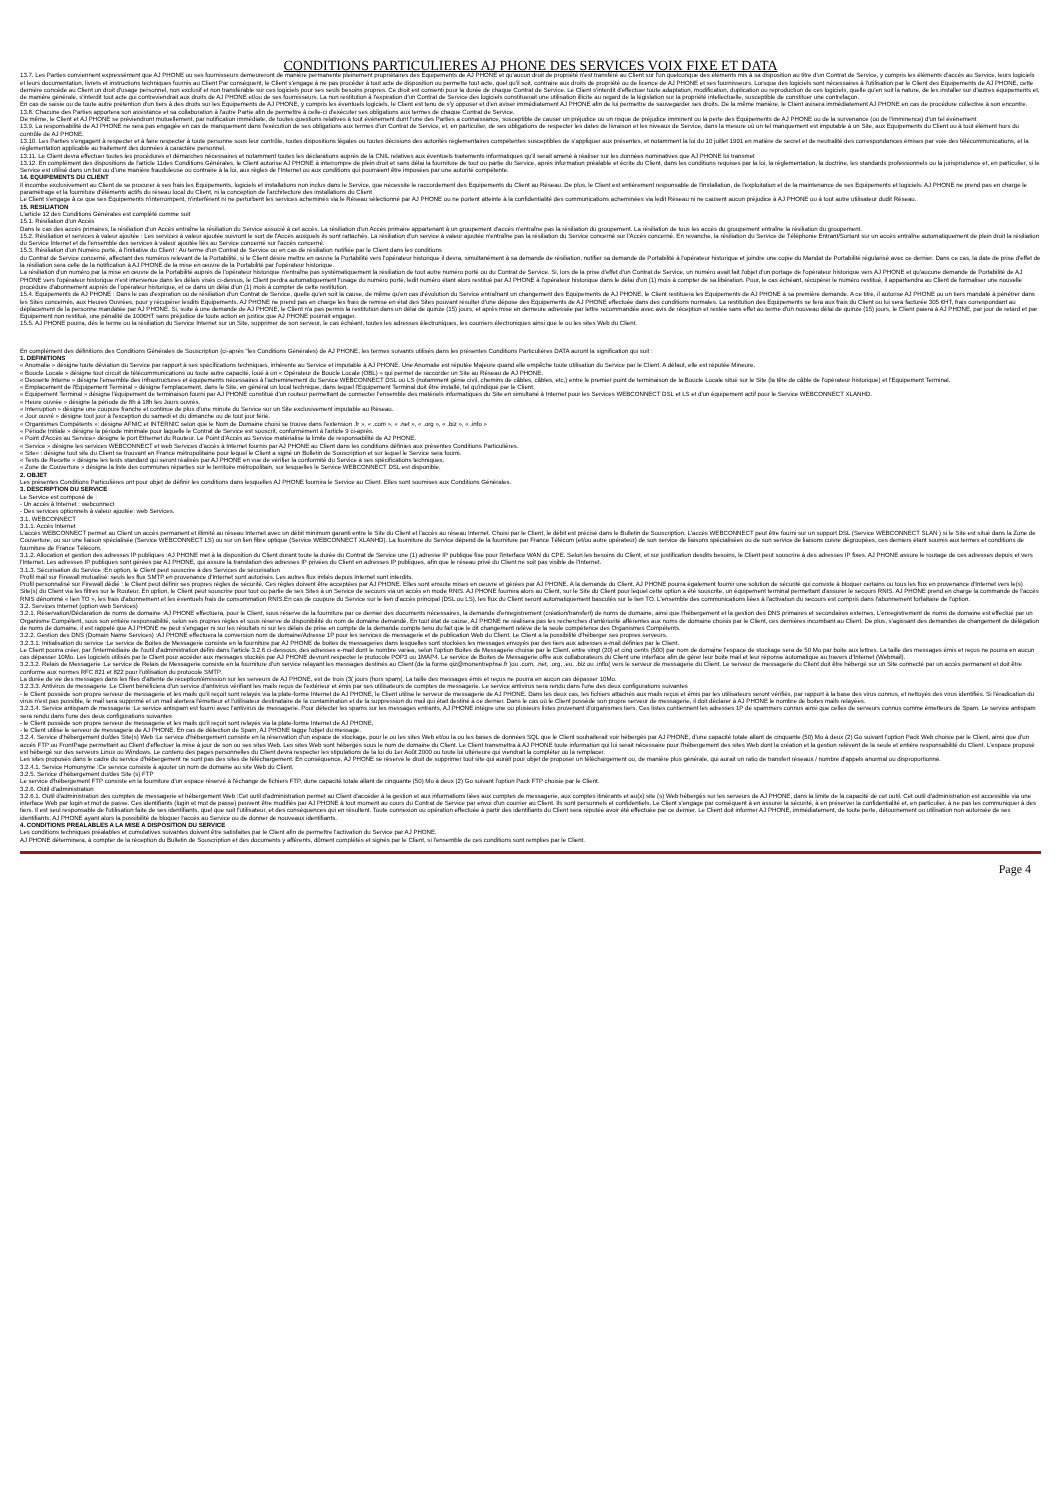CONDITIONS PARTICULIERES AJ PHONE DES SERVICES VOIX FIXE ET DATA
13.7. Les Parties conviennent expressément que AJ PHONE ou ses fournisseurs demeureront de manière permanente pleinement propriétaires des Equipements de AJ PHONE et qu'aucun droit de propriété n'est transféré au Client sur l'un quelconque des éléments mis à sa disposition au titre d'un Contrat de Service, y compris les éléments d'accès au Service, leurs logiciels et leurs documentation, livrets et instructions techniques fournis au Client Par conséquent, le Client s'engage à ne pas procéder à tout acte de disposition ou permette tout acte, quel qu'il soit, contraire aux droits de propriété ou de licence de AJ PHONE et ses fournisseurs. Lorsque des logiciels sont nécessaires à l'utilisation par le Client des Equipements de AJ PHONE, cette dernière concède au Client un droit d'usage personnel, non exclusif et non transférable sur ces logiciels pour ses seuls besoins propres. Ce droit est consenti pour la durée de chaque Contrat de Service. Le Client s'interdit d'effectuer toute adaptation, modification, duplication ou reproduction de ces logiciels, quelle qu'en soit la nature, de les installer sur d'autres équipements et, de manière générale, s'interdit tout acte qui contreviendrait aux droits de AJ PHONE et/ou de ses fournisseurs. La non restitution à l'expiration d'un Contrat de Service des logiciels constituerait une utilisation illicite au regard de la législation sur la propriété intellectuelle, susceptible de constituer une contrefaçon.
En cas de saisie ou de toute autre prétention d'un tiers à des droits sur les Equipements de AJ PHONE, y compris les éventuels logiciels, le Client est tenu de s'y opposer et d'en aviser immédiatement AJ PHONE afin de lui permettre de sauvegarder ses droits. De la même manière, le Client avisera immédiatement AJ PHONE en cas de procédure collective à son encontre.
13.8. Chacune des Parties apportera son assistance et sa collaboration à l'autre Partie afin de permettre à celle-ci d'exécuter ses obligations aux termes de chaque Contrat de Service.
De même, le Client et AJ PHONE se préviendront mutuellement, par notification immédiate, de toutes questions relatives à tout événement dont l'une des Parties a connaissance, susceptible de causer un préjudice ou un risque de préjudice imminent ou la perte des Equipements de AJ PHONE ou de la survenance (ou de l'imminence) d'un tel événement
13.9. La responsabilité de AJ PHONE ne sera pas engagée en cas de manquement dans l'exécution de ses obligations aux termes d'un Contrat de Service, et, en particulier, de ses obligations de respecter les dates de livraison et les niveaux de Service, dans la mesure où un tel manquement est imputable à un Site, aux Equipements du Client ou à tout élément hors du contrôle de AJ PHONE.
13.10. Les Parties s'engagent à respecter et à faire respecter à toute personne sous leur contrôle, toutes dispositions légales ou toutes décisions des autorités réglementaires compétentes susceptibles de s'appliquer aux présentes, et notamment la loi du 10 juillet 1991 en matière de secret et de neutralité des correspondances émises par voie des télécommunications, et la réglementation applicable au traitement des données à caractère personnel.
13.11. Le Client devra effectuer toutes les procédures et démarches nécessaires et notamment toutes les déclarations auprès de la CNIL relatives aux éventuels traitements informatiques qu'il serait amené à réaliser sur les données nominatives que AJ PHONE lui transmet
13.12. En complément des dispositions de l'article 11des Conditions Générales, le Client autorise AJ PHONE à interrompre de plein droit et sans délai la fourniture de tout ou partie du Service, après information préalable et écrite du Client, dans les conditions requises par la loi, la réglementation, la doctrine, les standards professionnels ou la jurisprudence et, en particulier, si le Service est utilisé dans un but ou d'une manière frauduleuse ou contraire à la loi, aux règles de l'Internet ou aux conditions qui pourraient être imposées par une autorité compétente.
14. EQUIPEMENTS DU CLIENT
Il incombe exclusivement au Client de se procurer à ses frais les Equipements, logiciels et installations non inclus dans le Service, que nécessite le raccordement des Equipements du Client au Réseau. De plus, le Client est entièrement responsable de l'installation, de l'exploitation et de la maintenance de ses Equipements et logiciels. AJ PHONE ne prend pas en charge le paramétrage et la fourniture d'éléments actifs du réseau local du Client, ni la conception de l'architecture des installations du Client
Le Client s'engage à ce que ses Equipements n'interrompent, n'interfèrent ni ne perturbent les services acheminés via le Réseau sélectionné par AJ PHONE ou ne portent atteinte à la confidentialité des communications acheminées via ledit Réseau ni ne causent aucun préjudice à AJ PHONE ou à tout autre utilisateur dudit Réseau.
15. RESILIATION
L'article 12 des Conditions Générales est complété comme suit
15.1. Résiliation d'un Accès
Dans le cas des accès primaires, la résiliation d'un Accès entraîne la résiliation du Service associé à cet accès. La résiliation d'un Accès primaire appartenant à un groupement d'accès n'entraîne pas la résiliation du groupement. La résiliation de tous les accès du groupement entraîne la résiliation du groupement.
15.2. Résiliation et services à valeur ajoutée : Les services à valeur ajoutée suivront le sort de l'Accès auxquels ils sont rattachés. La résiliation d'un service à valeur ajoutée n'entraîne pas la résiliation du Service concerné sur l'Accès concerné. En revanche, la résiliation du Service de Téléphonie Entrant/Sortant sur un accès entraîne automatiquement de plein droit la résiliation du Service Internet et de l'ensemble des services à valeur ajoutée liés au Service concerné sur l'accès concerné.
15.3. Résiliation d'un Numéro porté, à l'initiative du Client : Au terme d'un Contrat de Service ou en cas de résiliation notifiée par le Client dans les conditions
du Contrat de Service concerné, affectant des numéros relevant de la Portabilité, si le Client désire mettre en œuvre la Portabilité vers l'opérateur historique il devra, simultanément à sa demande de résiliation, notifier sa demande de Portabilité à l'opérateur historique et joindre une copie du Mandat de Portabilité régularisé avec ce dernier. Dans ce cas, la date de prise d'effet de la résiliation sera celle de la notification à AJ PHONE de la mise en œuvre de la Portabilité par l'opérateur historique.
La résiliation d'un numéro par la mise en œuvre de la Portabilité auprès de l'opérateur historique n'entraîne pas systématiquement la résiliation de tout autre numéro porté ou du Contrat de Service. Si, lors de la prise d'effet d'un Contrat de Service, un numéro avait fait l'objet d'un portage de l'opérateur historique vers AJ PHONE et qu'aucune demande de Portabilité de AJ PHONE vers l'opérateur historique n'est intervenue dans les délais visés ci-dessus, le Client perdra automatiquement l'usage du numéro porté, ledit numéro étant alors restitué par AJ PHONE à l'opérateur historique dans le délai d'un (1) mois à compter de sa libération. Pour, le cas échéant, récupérer le numéro restitué, il appartiendra au Client de formaliser une nouvelle procédure d'abonnement auprès de l'opérateur historique, et ce dans un délai d'un (1) mois à compter de cette restitution.
15.4. Equipements de AJ PHONE : Dans le cas d'expiration ou de résiliation d'un Contrat de Service, quelle qu'en soit la cause, de même qu'en cas d'évolution du Service entraînant un changement des Equipements de AJ PHONE, le Client restituera les Equipements de AJ PHONE à sa première demande. A ce titre, il autorise AJ PHONE ou un tiers mandaté à pénétrer dans les Sites concernés, aux Heures Ouvrées, pour y récupérer lesdits Equipements. AJ PHONE ne prend pas en charge les frais de remise en état des Sites pouvant résulter d'une dépose des Equipements de AJ PHONE effectuée dans des conditions normales. La restitution des Equipements se fera aux frais du Client ou lui sera facturée 305 €HT, frais correspondant au déplacement de la personne mandatée par AJ PHONE. Si, suite à une demande de AJ PHONE, le Client n'a pas permis la restitution dans un délai de quinze (15) jours, et après mise en demeure adressée par lettre recommandée avec avis de réception et restée sans effet au terme d'un nouveau délai de quinze (15) jours, le Client paiera à AJ PHONE, par jour de retard et par Equipement non restitué, une pénalité de 100€HT sans préjudice de toute action en justice que AJ PHONE pourrait engager.
15.5. AJ PHONE pourra, dès le terme ou la résiliation du Service Internet sur un Site, supprimer de son serveur, le cas échéant, toutes les adresses électroniques, les courriers électroniques ainsi que le ou les sites Web du Client.
En complément des définitions des Conditions Générales de Souscription (ci-après "les Conditions Générales) de AJ PHONE, les termes suivants utilisés dans les présentes Conditions Particulières DATA auront la signification qui suit :
1. DEFINITIONS
« Anomalie » désigne toute déviation du Service par rapport à ses spécifications techniques, inhérente au Service et imputable à AJ PHONE. Une Anomalie est réputée Majeure quand elle empêche toute utilisation du Service par le Client. A défaut, elle est réputée Mineure.
« Boucle Locale » désigne tout circuit de télécommunications ou toute autre capacité, loué à un « Opérateur de Boucle Locale (OBL) » qui permet de raccorder un Site au Réseau de AJ PHONE.
« Desserte Interne » désigne l'ensemble des infrastructures et équipements nécessaires à l'acheminement du Service WEBCONNECT DSL ou LS (notamment génie civil, chemins de câbles, câbles, etc,) entre le premier point de terminaison de la Boucle Locale situé sur le Site (la tête de câble de l'opérateur historique) et l'Equipement Terminal.
« Emplacement de l'Equipement Terminal » désigne l'emplacement, dans le Site, en général un local technique, dans lequel l'Equipement Terminal doit être installé, tel qu'indiqué par le Client.
« Equipement Terminal » désigne l'équipement de terminaison fourni par AJ PHONE constitué d'un routeur permettant de connecter l'ensemble des matériels informatiques du Site en simultané à Internet pour les Services WEBCONNECT DSL et LS et d'un équipement actif pour le Service WEBCONNECT XLANHD.
« Heure ouvrée » désigne la période de 8h à 18h les Jours ouvrés.
« Interruption » désigne une coupure franche et continue de plus d'une minute du Service sur un Site exclusivement imputable au Réseau.
« Jour ouvré » désigne tout jour à l'exception du samedi et du dimanche ou de tout jour férié.
« Organismes Compétents »: désigne AFNIC et INTERNIC selon que le Nom de Domaine choisi se trouve dans l'extension .fr », « .com », « .net », « .org », « .biz », « .info »
« Période Initiale » désigne la période minimale pour laquelle le Contrat de Service est souscrit, conformément à l'article 9 ci-après.
« Point d'Accès au Service» désigne le port Ethernet du Routeur. Le Point d'Accès au Service matérialise la limite de responsabilité de AJ PHONE.
« Service » désigne les services WEBCONNECT et web Services d'accès à Internet fournis par AJ PHONE au Client dans les conditions définies aux présentes Conditions Particulières.
« Site» : désigne tout site du Client se trouvant en France métropolitaine pour lequel le Client a signé un Bulletin de Souscription et sur lequel le Service sera fourni.
« Tests de Recette » désigne les tests standard qui seront réalisés par AJ PHONE en vue de vérifier la conformité du Service à ses spécifications techniques.
« Zone de Couverture » désigne la liste des communes réparties sur le territoire métropolitain, sur lesquelles le Service WEBCONNECT DSL est disponible.
2. OBJET
Les présentes Conditions Particulières ont pour objet de définir les conditions dans lesquelles AJ PHONE fournira le Service au Client. Elles sont soumises aux Conditions Générales.
3. DESCRIPTION DU SERVICE
Le Service est composé de :
- Un accès à Internet : webconnect
- Des services optionnels à valeur ajoutée: web Services.
3.1. WEBCONNECT
3.1.1. Accès Internet
L'accès WEBCONNECT permet au Client un accès permanent et illimité au réseau Internet avec un débit minimum garanti entre le Site du Client et l'accès au réseau Internet. Choisi par le Client, le débit est précisé dans le Bulletin de Souscription. L'accès WEBCONNECT peut être fourni sur un support DSL (Service WEBCONNECT SLAN ) si le Site est situé dans la Zone de Couverture, ou sur une liaison spécialisée (Service WEBCONNECT LS) ou sur un lien fibre optique (Service WEBCONNECT XLANHD). La fourniture du Service dépend de la fourniture par France Télécom (et/ou autre opérateur) de son service de liaisons spécialisées ou de son service de liaisons cuivre dégroupées, ces derniers étant soumis aux termes et conditions de fourniture de France Télécom.
3.1.2. Allocation et gestion des adresses IP publiques :AJ PHONE met à la disposition du Client durant toute la durée du Contrat de Service une (1) adresse IP publique fixe pour l'interface WAN du CPE. Selon les besoins du Client, et sur justification desdits besoins, le Client peut souscrire à des adresses IP fixes. AJ PHONE assure le routage de ces adresses depuis et vers l'Internet. Les adresses IP publiques sont gérées par AJ PHONE, qui assure la translation des adresses IP privées du Client en adresses IP publiques, afin que le réseau privé du Client ne soit pas visible de l'Internet.
3.1.3. Sécurisation du Service :En option, le Client peut souscrire à des Services de sécurisation
Profil mail sur Firewall mutualisé: seuls les flux SMTP en provenance d'Internet sont autorisés. Les autres flux initiés depuis Internet sont interdits.
Profil personnalisé sur Firewall dédié : le Client peut définir ses propres règles de sécurité. Ces règles doivent être acceptées par AJ PHONE. Elles sont ensuite mises en oeuvre et gérées par AJ PHONE. A la demande du Client, AJ PHONE pourra également fournir une solution de sécurité qui consiste à bloquer certains ou tous les flux en provenance d'Internet vers le(s) Site(s) du Client via les filtres sur le Routeur. En option, le Client peut souscrire pour tout ou partie de ses Sites à un Service de secours via un accès en mode RNIS. AJ PHONE fournira alors au Client, sur le Site du Client pour lequel cette option a été souscrite, un équipement terminal permettant d'assurer le secours RNIS. AJ PHONE prend en charge la commande de l'accès RNIS dénommé « lien TO », les frais d'abonnement et les éventuels frais de consommation RNIS.En cas de coupure du Service sur le lien d'accès principal (DSL ou LS), les flux du Client seront automatiquement basculés sur le lien TO. L'ensemble des communications liées à l'activation du secours est compris dans l'abonnement forfaitaire de l'option.
3.2. Services Internet (option web Services)
3.2.1. Réservation/Déclaration de noms de domaine :AJ PHONE effectuera, pour le Client, sous réserve de la fourniture par ce dernier des documents nécessaires, la demande d'enregistrement (création/transfert) de noms de domaine, ainsi que l'hébergement et la gestion des DNS primaires et secondaires externes. L'enregistrement de noms de domaine est effectué par un Organisme Compétent, sous son entière responsabilité, selon ses propres règles et sous réserve de disponibilité du nom de domaine demandé. En tout état de cause, AJ PHONE ne réalisera pas les recherches d'antériorité afférentes aux noms de domaine choisis par le Client, ces dernières incombant au Client. De plus, s'agissant des demandes de changement de délégation de noms de domaine, il est rappelé que AJ PHONE ne peut s'engager ni sur les résultats ni sur les délais de prise en compte de la demande compte tenu du fait que le dit changement relève de la seule compétence des Organismes Compétents.
3.2.2. Gestion des DNS (Domain Name Services) :AJ PHONE effectuera la conversion nom de domaine/Adresse 1P pour les services de messagerie et de publication Web du Client. Le Client a la possibilité d'héberger ses propres serveurs.
3.2.3.1. Initialisation du service :Le service de Boites de Messagerie consiste en la fourniture par AJ PHONE de boites de messageries dans lesquelles sont stockées les messages envoyés par des tiers aux adresses e-mail définies par le Client.
Le Client pourra créer, par l'intermédiaire de l'outil d'administration défini dans l'article 3.2.6 ci-dessous, des adresses e-mail dont le nombre variea, selon l'option Boites de Messagerie choisie par le Client, entre vingt (20) et cinq cents (500) par nom de domaine l'espace de stockage sera de 50 Mo par boite aux lettres. La taille des messages émis et reçus ne pourra en aucun cas dépasser 10Mo. Les logiciels utilisés par le Client pour accéder aux messages stockés par AJ PHONE devront respecter le protocole POP3 ou 1MAP4. Le service de Boites de Messagerie offre aux collaborateurs du Client une interface afin de gérer leur boite mail et leur réponse automatique au travers d'Internet (Webmail).
3.2.3.2. Relais de Messagerie :Le service de Relais de Messagerie consiste en la fourniture d'un service relayant les messages destinés au Client (de la forme qiz@monentrephse.fr )ou .com, .net, .org, .eu, .biz ou .inflo( vers le serveur de messagerie du Client. Le serveur de messagerie du Client doit être hébergé sur un Site connecté par un accès permanent et doit être conforme aux normes RFC 821 et 822 pour l'utilisation du protocole SMTP.
La durée de vie des messages dans les files d'attente de réception/émission sur les serveurs de AJ PHONE, est de trois (3( jours (hors spam(. La taille des messages émis et reçus ne pourra en aucun cas dépasser 10Mo.
3.2.3.3. Antivirus de messagerie :Le Client bénéficiera d'un service d'antivirus vérifiant les mails reçus de l'extérieur et émis par ses utilisateurs de comptes de messagerie. Le service antivirus sera rendu dans l'une des deux configurations suivantes
- le Client possède son propre serveur de messagerie et les mails qu'il reçoit sont relayés via la plate-forme Internet de AJ PHONE, le Client utilise le serveur de messagerie de AJ PHONE. Dans les deux cas, les fichiers attachés aux mails reçus et émis par les utilisateurs seront vérifiés, par rapport à la base des virus connus, et nettoyés des virus identifiés. Si l'éradication du virus n'est pas possible, le mail sera supprimé et un mail alertera l'émetteur et l'utilisateur destinataire de la contamination et de la suppression du mail qui était destiné à ce dernier. Dans le cas où le Client possède son propre serveur de messagerie, il doit déclarer à AJ PHONE le nombre de boites mails relayées.
3.2.3.4. Service antispam de messagerie :Le service antispam est fourni avec l'antivirus de messagerie. Pour détecter les spams sur les messages entrants, AJ PHONE intègre une ou plusieurs listes provenant d'organismes tiers. Ces listes contiennent les adresses 1P de spammers connus ainsi que celles de serveurs connus comme émetteurs de Spam. Le service antispam sera rendu dans l'une des deux configurations suivantes
- le Client possède son propre serveur de messagerie et les mails qu'il reçoit sont relayés via la plate-forme Internet de AJ PHONE,
- le Client utilise le serveur de messagerie de AJ PHONE. En cas de détection de Spam, AJ PHONE tagge l'objet du message.
3.2.4. Service d'hébergement du/des Site(s) Web :Le service d'hébergement consiste en la réservation d'un espace de stockage, pour le ou les sites Web et/ou la ou les bases de données SQL que le Client souhaiterait voir hébergés par AJ PHONE, d'une capacité totale allant de cinquante (50) Mo à deux (2) Go suivant l'option Pack Web choisie par le Client, ainsi que d'un accès FTP ou FrontPage permettant au Client d'effectuer la mise à jour de son ou ses sites Web. Les sites Web sont hébergés sous le nom de domaine du Client. Le Client transmettra à AJ PHONE toute information qui lui serait nécessaire pour l'hébergement des sites Web dont la création et la gestion relèvent de la seule et entière responsabilité du Client. L'espace proposé est hébergé sur des serveurs Linux ou Windows. Le contenu des pages personnelles du Client devra respecter les stipulations de la loi du 1er Août 2000 ou toute loi ultérieure qui viendrait la compléter ou la remplacer.
Les sites proposés dans le cadre du service d'hébergement ne sont pas des sites de téléchargement. En conséquence, AJ PHONE se réserve le droit de supprimer tout site qui aurait pour objet de proposer un téléchargement ou, de manière plus générale, qui aurait un ratio de transfert réseaux / nombre d'appels anormal ou disproportionné.
3.2.4.1. Service Homonyme :Ce service consiste à ajouter un nom de domaine au site Web du Client.
3.2.5. Service d'hébergement du/des Site (s) FTP
Le service d'hébergement FTP consiste en la fourniture d'un espace réservé à l'échange de fichiers FTP, dune capacité totale allant de cinquante (50) Mo à deux (2) Go suivant l'option Pack FTP choisie par le Client.
3.2.6. Outil d'administration
3.2.6.1. Outil d'administration des comptes de messagerie et hébergement Web :Cet outil d'administration permet au Client d'accéder à la gestion et aux informations liées aux comptes de messagerie, aux comptes itinérants et au(x) site (s) Web hébergés sur les serveurs de AJ PHONE, dans la limite de la capacité de cet outil. Cet outil d'administration est accessible via une interface Web par login et mot de passe. Ces identifiants (login et mot de passe) peuvent être modifiés par AJ PHONE à tout moment au cours du Contrat de Service par envoi d'un courrier au Client. Ils sont personnels et confidentiels. Le Client s'engage par conséquent à en assurer la sécurité, à en préserver la confidentialité et, en particulier, à ne pas les communiquer à des tiers. Il est seul responsable de l'utilisation faite de ses identifiants, quel que soit l'utilisateur, et des conséquences qui en résultent. Toute connexion ou opération effectuée à partir des identifiants du Client sera réputée avoir été effectuée par ce dernier. Le Client doit informer AJ PHONE, immédiatement, de toute perte, détournement ou utilisation non autorisée de ses identifiants, AJ PHONE ayant alors la possibilité de bloquer l'accès au Service ou de donner de nouveaux identifiants.
4. CONDITIONS PREALABLES A LA MISE A DISPOSITION DU SERVICE
Les conditions techniques préalables et cumulatives suivantes doivent être satisfaites par le Client afin de permettre l'activation du Service par AJ PHONE.
AJ PHONE déterminera, à compter de la réception du Bulletin de Souscription et des documents y afférents, dûment complétés et signés par le Client, si l'ensemble de ces conditions sont remplies par le Client.
Page 4